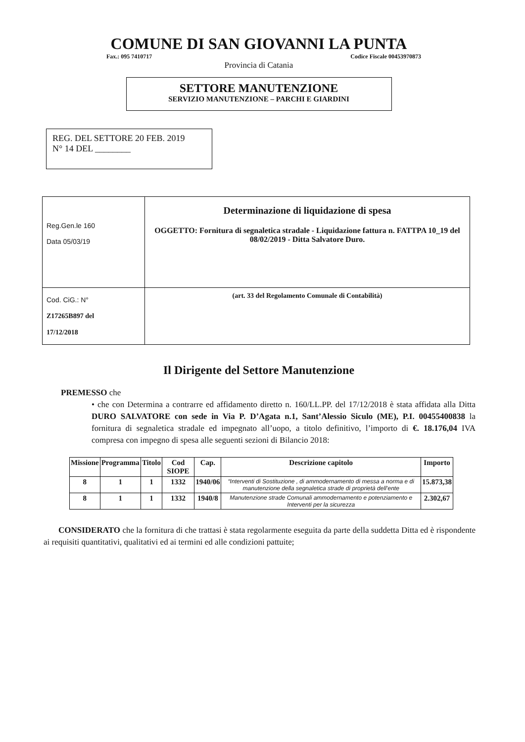COMUNE DI SAN GIOVANNI LA PUNTA
Fax.: 095 7410717 Codice Fiscale 00453970873
Provincia di Catania
SETTORE MANUTENZIONE
SERVIZIO MANUTENZIONE – PARCHI E GIARDINI
REG. DEL SETTORE 20 FEB. 2019
N° 14 DEL ________
| Reg.Gen.le 160 Data 05/03/19 | Determinazione di liquidazione di spesa OGGETTO: Fornitura di segnaletica stradale - Liquidazione fattura n. FATTPA 10_19 del 08/02/2019 - Ditta Salvatore Duro. |
| Cod. CiG.: N° Z17265B897 del 17/12/2018 | (art. 33 del Regolamento Comunale di Contabilità) |
Il Dirigente del Settore Manutenzione
PREMESSO che
• che con Determina a contrarre ed affidamento diretto n. 160/LL.PP. del 17/12/2018 è stata affidata alla Ditta DURO SALVATORE con sede in Via P. D’Agata n.1, Sant’Alessio Siculo (ME), P.I. 00455400838 la fornitura di segnaletica stradale ed impegnato all’uopo, a titolo definitivo, l’importo di €. 18.176,04 IVA compresa con impegno di spesa alle seguenti sezioni di Bilancio 2018:
| Missione | Programma | Titolo | Cod SIOPE | Cap. | Descrizione capitolo | Importo |
| --- | --- | --- | --- | --- | --- | --- |
| 8 | 1 | 1 | 1332 | 1940/06 | “Interventi di Sostituzione , di ammodernamento di messa a norma e di manutenzione della segnaletica strade di proprietà dell’ente | 15.873,38 |
| 8 | 1 | 1 | 1332 | 1940/8 | Manutenzione strade Comunali ammodernamento e potenziamento e Interventi per la sicurezza | 2.302,67 |
CONSIDERATO che la fornitura di che trattasi è stata regolarmente eseguita da parte della suddetta Ditta ed è rispondente ai requisiti quantitativi, qualitativi ed ai termini ed alle condizioni pattuite;